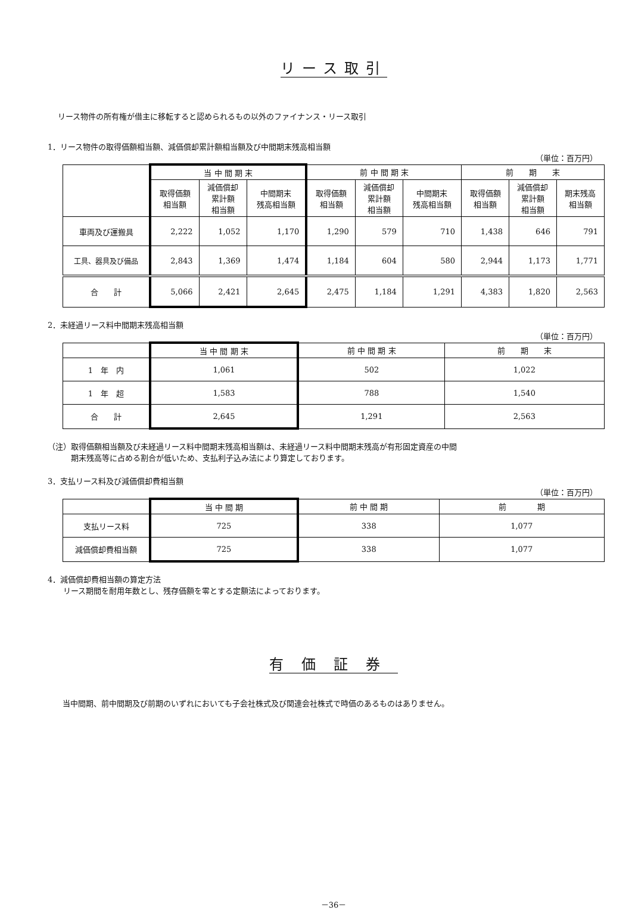リース取引
リース物件の所有権が借主に移転すると認められるもの以外のファイナンス・リース取引
1．リース物件の取得価額相当額、減価償却累計額相当額及び中間期末残高相当額
（単位：百万円）
| | 当 中 間 期 末 | | | 前 中 間 期 末 | | | 前 期 末 | | |
| --- | --- | --- | --- | --- | --- | --- | --- | --- | --- |
| | 取得価額 相当額 | 減価償却 累計額 相当額 | 中間期末 残高相当額 | 取得価額 相当額 | 減価償却 累計額 相当額 | 中間期末 残高相当額 | 取得価額 相当額 | 減価償却 累計額 相当額 | 期末残高 相当額 |
| 車両及び運搬具 | 2,222 | 1,052 | 1,170 | 1,290 | 579 | 710 | 1,438 | 646 | 791 |
| 工具、器具及び備品 | 2,843 | 1,369 | 1,474 | 1,184 | 604 | 580 | 2,944 | 1,173 | 1,771 |
| 合 計 | 5,066 | 2,421 | 2,645 | 2,475 | 1,184 | 1,291 | 4,383 | 1,820 | 2,563 |
2．未経過リース料中間期末残高相当額
（単位：百万円）
| | 当 中 間 期 末 | 前 中 間 期 末 | 前 期 末 |
| --- | --- | --- | --- |
| 1 年 内 | 1,061 | 502 | 1,022 |
| 1 年 超 | 1,583 | 788 | 1,540 |
| 合 計 | 2,645 | 1,291 | 2,563 |
（注）取得価額相当額及び未経過リース料中間期末残高相当額は、未経過リース料中間期末残高が有形固定資産の中間
　　　期末残高等に占める割合が低いため、支払利子込み法により算定しております。
3．支払リース料及び減価償却費相当額
（単位：百万円）
| | 当 中 間 期 | 前 中 間 期 | 前 期 |
| --- | --- | --- | --- |
| 支払リース料 | 725 | 338 | 1,077 |
| 減価償却費相当額 | 725 | 338 | 1,077 |
4．減価償却費相当額の算定方法
　　リース期間を耐用年数とし、残存価額を零とする定額法によっております。
有価証券
当中間期、前中間期及び前期のいずれにおいても子会社株式及び関連会社株式で時価のあるものはありません。
－36－